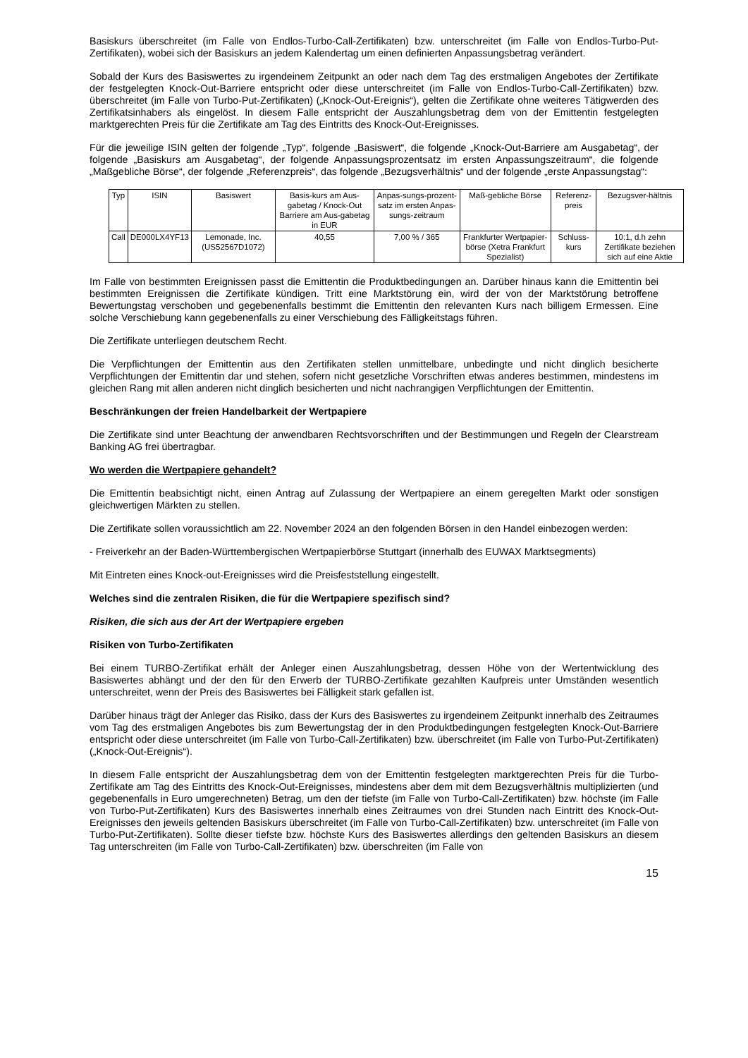Basiskurs überschreitet (im Falle von Endlos-Turbo-Call-Zertifikaten) bzw. unterschreitet (im Falle von Endlos-Turbo-Put-Zertifikaten), wobei sich der Basiskurs an jedem Kalendertag um einen definierten Anpassungsbetrag verändert.
Sobald der Kurs des Basiswertes zu irgendeinem Zeitpunkt an oder nach dem Tag des erstmaligen Angebotes der Zertifikate der festgelegten Knock-Out-Barriere entspricht oder diese unterschreitet (im Falle von Endlos-Turbo-Call-Zertifikaten) bzw. überschreitet (im Falle von Turbo-Put-Zertifikaten) („Knock-Out-Ereignis“), gelten die Zertifikate ohne weiteres Tätigwerden des Zertifikatsinhabers als eingelöst. In diesem Falle entspricht der Auszahlungsbetrag dem von der Emittentin festgelegten marktgerechten Preis für die Zertifikate am Tag des Eintritts des Knock-Out-Ereignisses.
Für die jeweilige ISIN gelten der folgende „Typ“, folgende „Basiswert“, die folgende „Knock-Out-Barriere am Ausgabetag“, der folgende „Basiskurs am Ausgabetag“, der folgende Anpassungsprozentsatz im ersten Anpassungszeitraum“, die folgende „Maßgebliche Börse“, der folgende „Referenzpreis“, das folgende „Bezugsverhältnis“ und der folgende „erste Anpassungstag“:
| Typ | ISIN | Basiswert | Basis-kurs am Aus-gabetag / Knock-Out Barriere am Aus-gabetag in EUR | Anpas-sungs-prozent-satz im ersten Anpas-sungs-zeitraum | Maß-gebliche Börse | Referenz-preis | Bezugsver-hältnis |
| --- | --- | --- | --- | --- | --- | --- | --- |
| Call | DE000LX4YF13 | Lemonade, Inc. (US52567D1072) | 40,55 | 7,00 % / 365 | Frankfurter Wertpapier-börse (Xetra Frankfurt Spezialist) | Schluss-kurs | 10:1, d.h zehn Zertifikate beziehen sich auf eine Aktie |
Im Falle von bestimmten Ereignissen passt die Emittentin die Produktbedingungen an. Darüber hinaus kann die Emittentin bei bestimmten Ereignissen die Zertifikate kündigen. Tritt eine Marktstörung ein, wird der von der Marktstörung betroffene Bewertungstag verschoben und gegebenenfalls bestimmt die Emittentin den relevanten Kurs nach billigem Ermessen. Eine solche Verschiebung kann gegebenenfalls zu einer Verschiebung des Fälligkeitstags führen.
Die Zertifikate unterliegen deutschem Recht.
Die Verpflichtungen der Emittentin aus den Zertifikaten stellen unmittelbare, unbedingte und nicht dinglich besicherte Verpflichtungen der Emittentin dar und stehen, sofern nicht gesetzliche Vorschriften etwas anderes bestimmen, mindestens im gleichen Rang mit allen anderen nicht dinglich besicherten und nicht nachrangigen Verpflichtungen der Emittentin.
Beschränkungen der freien Handelbarkeit der Wertpapiere
Die Zertifikate sind unter Beachtung der anwendbaren Rechtsvorschriften und der Bestimmungen und Regeln der Clearstream Banking AG frei übertragbar.
Wo werden die Wertpapiere gehandelt?
Die Emittentin beabsichtigt nicht, einen Antrag auf Zulassung der Wertpapiere an einem geregelten Markt oder sonstigen gleichwertigen Märkten zu stellen.
Die Zertifikate sollen voraussichtlich am 22. November 2024 an den folgenden Börsen in den Handel einbezogen werden:
- Freiverkehr an der Baden-Württembergischen Wertpapierbörse Stuttgart (innerhalb des EUWAX Marktsegments)
Mit Eintreten eines Knock-out-Ereignisses wird die Preisfeststellung eingestellt.
Welches sind die zentralen Risiken, die für die Wertpapiere spezifisch sind?
Risiken, die sich aus der Art der Wertpapiere ergeben
Risiken von Turbo-Zertifikaten
Bei einem TURBO-Zertifikat erhält der Anleger einen Auszahlungsbetrag, dessen Höhe von der Wertentwicklung des Basiswertes abhängt und der den für den Erwerb der TURBO-Zertifikate gezahlten Kaufpreis unter Umständen wesentlich unterschreitet, wenn der Preis des Basiswertes bei Fälligkeit stark gefallen ist.
Darüber hinaus trägt der Anleger das Risiko, dass der Kurs des Basiswertes zu irgendeinem Zeitpunkt innerhalb des Zeitraumes vom Tag des erstmaligen Angebotes bis zum Bewertungstag der in den Produktbedingungen festgelegten Knock-Out-Barriere entspricht oder diese unterschreitet (im Falle von Turbo-Call-Zertifikaten) bzw. überschreitet (im Falle von Turbo-Put-Zertifikaten) („Knock-Out-Ereignis“).
In diesem Falle entspricht der Auszahlungsbetrag dem von der Emittentin festgelegten marktgerechten Preis für die Turbo-Zertifikate am Tag des Eintritts des Knock-Out-Ereignisses, mindestens aber dem mit dem Bezugsverhältnis multiplizierten (und gegebenenfalls in Euro umgerechneten) Betrag, um den der tiefste (im Falle von Turbo-Call-Zertifikaten) bzw. höchste (im Falle von Turbo-Put-Zertifikaten) Kurs des Basiswertes innerhalb eines Zeitraumes von drei Stunden nach Eintritt des Knock-Out-Ereignisses den jeweils geltenden Basiskurs überschreitet (im Falle von Turbo-Call-Zertifikaten) bzw. unterschreitet (im Falle von Turbo-Put-Zertifikaten). Sollte dieser tiefste bzw. höchste Kurs des Basiswertes allerdings den geltenden Basiskurs an diesem Tag unterschreiten (im Falle von Turbo-Call-Zertifikaten) bzw. überschreiten (im Falle von
15